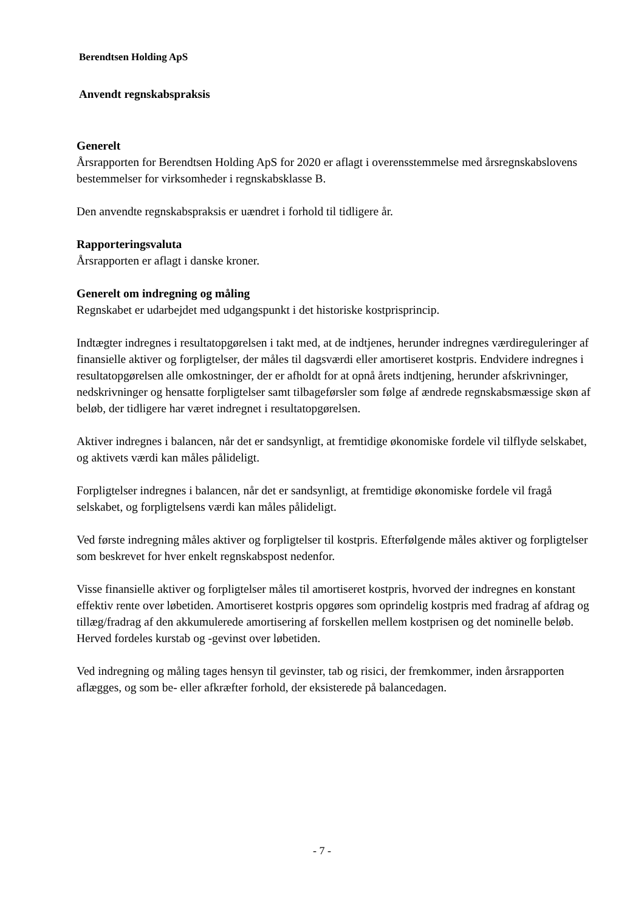Berendtsen Holding ApS
Anvendt regnskabspraksis
Generelt
Årsrapporten for Berendtsen Holding ApS for 2020 er aflagt i overensstemmelse med årsregnskabslovens bestemmelser for virksomheder i regnskabsklasse B.
Den anvendte regnskabspraksis er uændret i forhold til tidligere år.
Rapporteringsvaluta
Årsrapporten er aflagt i danske kroner.
Generelt om indregning og måling
Regnskabet er udarbejdet med udgangspunkt i det historiske kostprisprincip.
Indtægter indregnes i resultatopgørelsen i takt med, at de indtjenes, herunder indregnes værdireguleringer af finansielle aktiver og forpligtelser, der måles til dagsværdi eller amortiseret kostpris. Endvidere indregnes i resultatopgørelsen alle omkostninger, der er afholdt for at opnå årets indtjening, herunder afskrivninger, nedskrivninger og hensatte forpligtelser samt tilbageførsler som følge af ændrede regnskabsmæssige skøn af beløb, der tidligere har været indregnet i resultatopgørelsen.
Aktiver indregnes i balancen, når det er sandsynligt, at fremtidige økonomiske fordele vil tilflyde selskabet, og aktivets værdi kan måles pålideligt.
Forpligtelser indregnes i balancen, når det er sandsynligt, at fremtidige økonomiske fordele vil fragå selskabet, og forpligtelsens værdi kan måles pålideligt.
Ved første indregning måles aktiver og forpligtelser til kostpris. Efterfølgende måles aktiver og forpligtelser som beskrevet for hver enkelt regnskabspost nedenfor.
Visse finansielle aktiver og forpligtelser måles til amortiseret kostpris, hvorved der indregnes en konstant effektiv rente over løbetiden. Amortiseret kostpris opgøres som oprindelig kostpris med fradrag af afdrag og tillæg/fradrag af den akkumulerede amortisering af forskellen mellem kostprisen og det nominelle beløb. Herved fordeles kurstab og -gevinst over løbetiden.
Ved indregning og måling tages hensyn til gevinster, tab og risici, der fremkommer, inden årsrapporten aflægges, og som be- eller afkræfter forhold, der eksisterede på balancedagen.
- 7 -